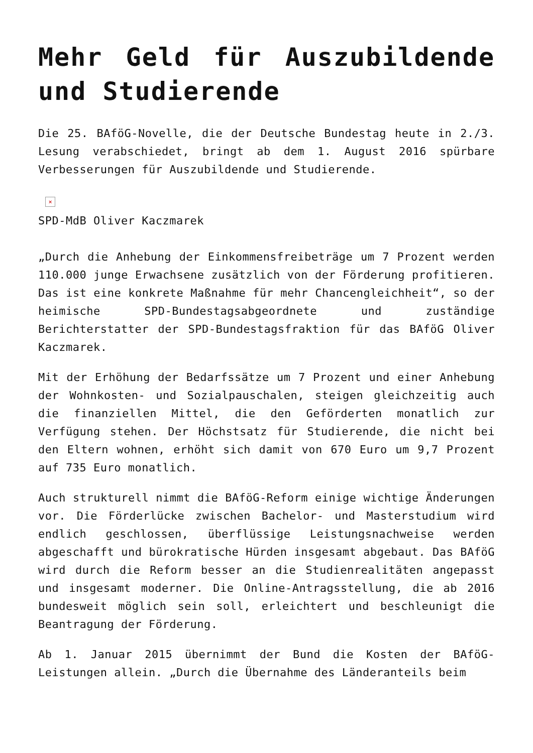Mehr Geld für Auszubildende und Studierende
Die 25. BAföG-Novelle, die der Deutsche Bundestag heute in 2./3. Lesung verabschiedet, bringt ab dem 1. August 2016 spürbare Verbesserungen für Auszubildende und Studierende.
×
SPD-MdB Oliver Kaczmarek
„Durch die Anhebung der Einkommensfreibeträge um 7 Prozent werden 110.000 junge Erwachsene zusätzlich von der Förderung profitieren. Das ist eine konkrete Maßnahme für mehr Chancengleichheit“, so der heimische SPD-Bundestagsabgeordnete und zuständige Berichterstatter der SPD-Bundestagsfraktion für das BAföG Oliver Kaczmarek.
Mit der Erhöhung der Bedarfssätze um 7 Prozent und einer Anhebung der Wohnkosten- und Sozialpauschalen, steigen gleichzeitig auch die finanziellen Mittel, die den Geförderten monatlich zur Verfügung stehen. Der Höchstsatz für Studierende, die nicht bei den Eltern wohnen, erhöht sich damit von 670 Euro um 9,7 Prozent auf 735 Euro monatlich.
Auch strukturell nimmt die BAföG-Reform einige wichtige Änderungen vor. Die Förderlücke zwischen Bachelor- und Masterstudium wird endlich geschlossen, überflüssige Leistungsnachweise werden abgeschafft und bürokratische Hürden insgesamt abgebaut. Das BAföG wird durch die Reform besser an die Studienrealitäten angepasst und insgesamt moderner. Die Online-Antragsstellung, die ab 2016 bundesweit möglich sein soll, erleichtert und beschleunigt die Beantragung der Förderung.
Ab 1. Januar 2015 übernimmt der Bund die Kosten der BAföG-Leistungen allein. „Durch die Übernahme des Länderanteils beim